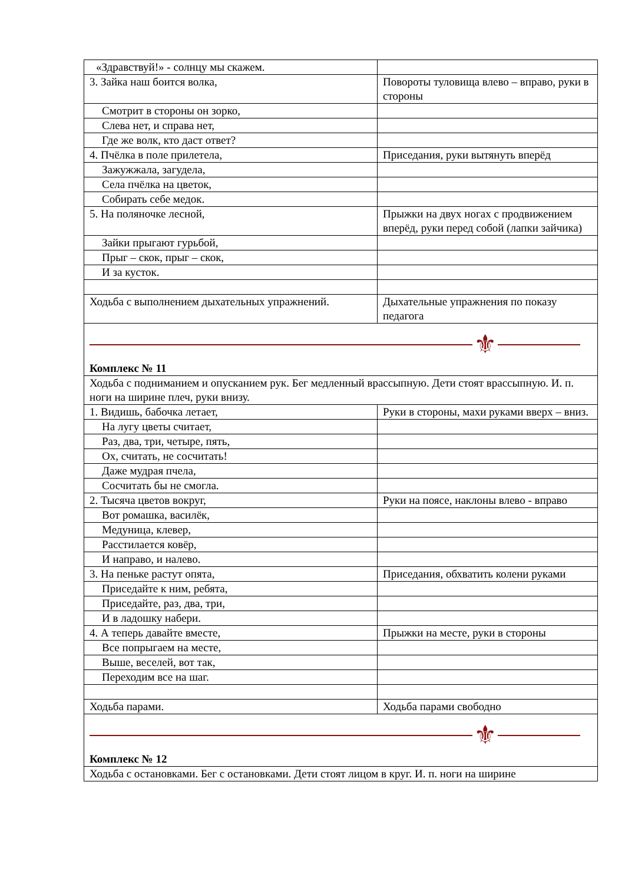| «Здравствуй!» - солнцу мы скажем. | |
| 3. Зайка наш боится волка, | Повороты туловища влево – вправо, руки в стороны |
| Смотрит в стороны он зорко, | |
| Слева нет, и справа нет, | |
| Где же волк, кто даст ответ? | |
| 4. Пчёлка в поле прилетела, | Приседания, руки вытянуть вперёд |
| Зажужжала, загудела, | |
| Села пчёлка на цветок, | |
| Собирать себе медок. | |
| 5. На поляночке лесной, | Прыжки на двух ногах с продвижением вперёд, руки перед собой (лапки зайчика) |
| Зайки прыгают гурьбой, | |
| Прыг – скок, прыг – скок, | |
| И за кусток. | |
| Ходьба с выполнением дыхательных упражнений. | Дыхательные упражнения по показу педагога |
| ⚜ Комплекс № 11 | |
| Ходьба с подниманием и опусканием рук. Бег медленный врассыпную. Дети стоят врассыпную. И. п. ноги на ширине плеч, руки внизу. | |
| 1. Видишь, бабочка летает, | Руки в стороны, махи руками вверх – вниз. |
| На лугу цветы считает, | |
| Раз, два, три, четыре, пять, | |
| Ох, считать, не сосчитать! | |
| Даже мудрая пчела, | |
| Сосчитать бы не смогла. | |
| 2. Тысяча цветов вокруг, | Руки на поясе, наклоны влево - вправо |
| Вот ромашка, василёк, | |
| Медуница, клевер, | |
| Расстилается ковёр, | |
| И направо, и налево. | |
| 3. На пеньке растут опята, | Приседания, обхватить колени руками |
| Приседайте к ним, ребята, | |
| Приседайте, раз, два, три, | |
| И в ладошку набери. | |
| 4. А теперь давайте вместе, | Прыжки на месте, руки в стороны |
| Все попрыгаем на месте, | |
| Выше, веселей, вот так, | |
| Переходим все на шаг. | |
| Ходьба парами. | Ходьба парами свободно |
| ⚜ Комплекс № 12 | |
| Ходьба с остановками. Бег с остановками. Дети стоят лицом в круг. И. п. ноги на ширине | |